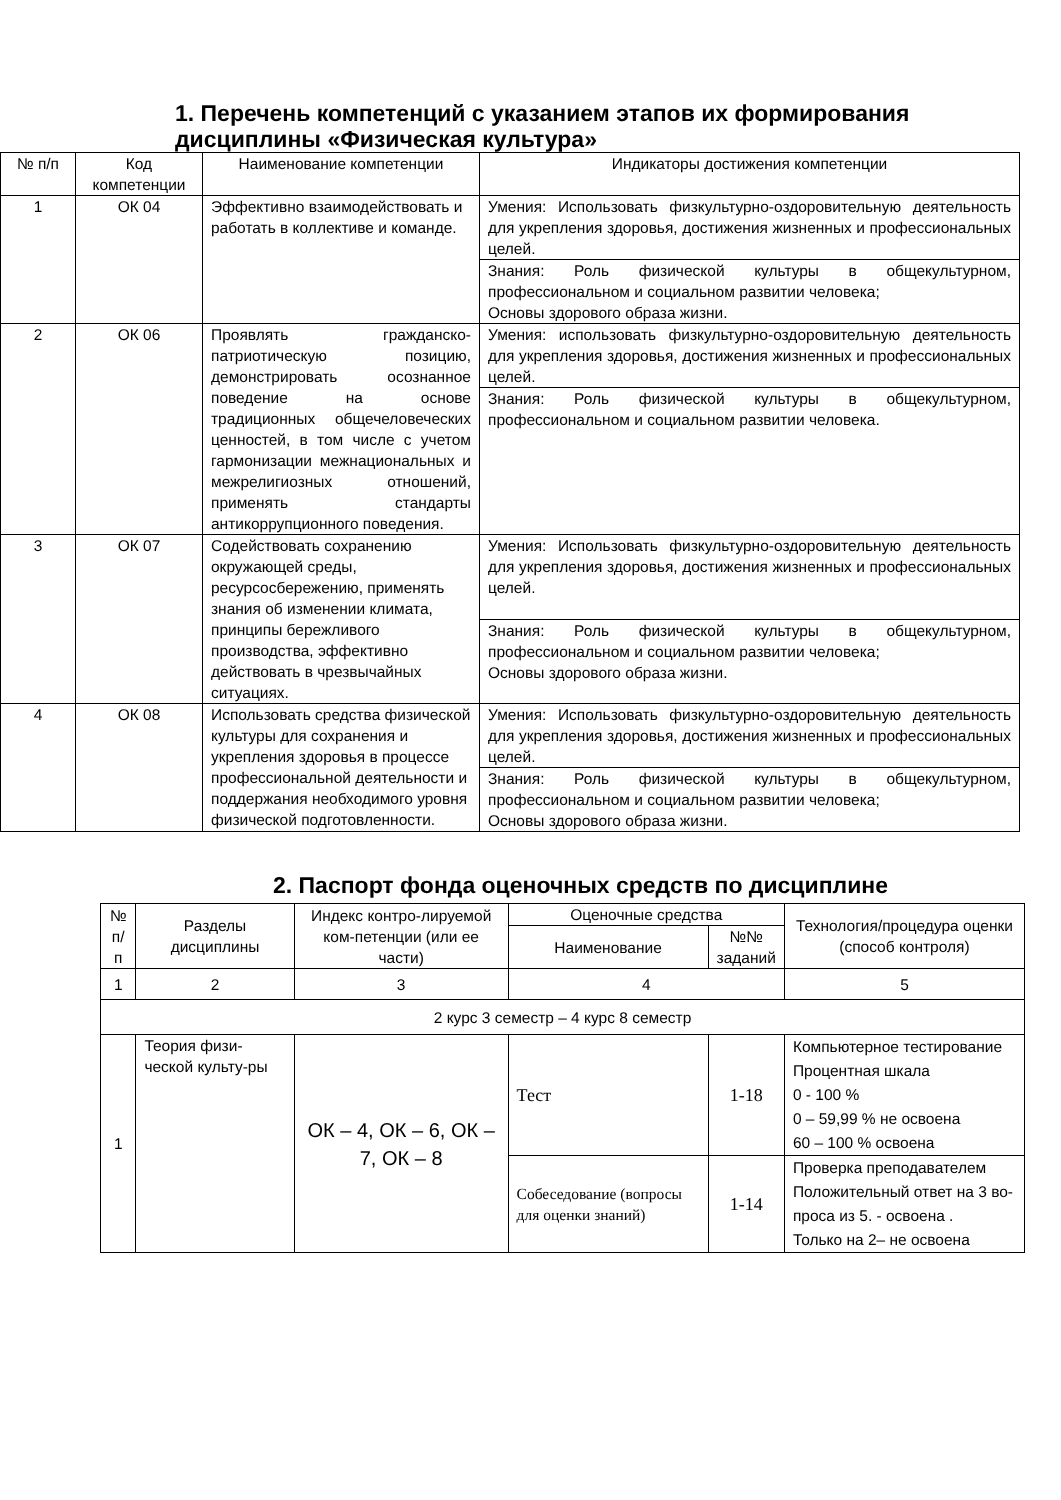1. Перечень компетенций с указанием этапов их формирования дисциплины «Физическая культура»
| № п/п | Код компетенции | Наименование компетенции | Индикаторы достижения компетенции |
| --- | --- | --- | --- |
| 1 | ОК 04 | Эффективно взаимодействовать и работать в коллективе и команде. | Умения: Использовать физкультурно-оздоровительную деятельность для укрепления здоровья, достижения жизненных и профессиональных целей. |
| | | | Знания: Роль физической культуры в общекультурном, профессиональном и социальном развитии человека; Основы здорового образа жизни. |
| 2 | ОК 06 | Проявлять гражданско-патриотическую позицию, демонстрировать осознанное поведение на основе традиционных общечеловеческих ценностей, в том числе с учетом гармонизации межнациональных и межрелигиозных отношений, применять стандарты антикоррупционного поведения. | Умения: использовать физкультурно-оздоровительную деятельность для укрепления здоровья, достижения жизненных и профессиональных целей. |
| | | | Знания: Роль физической культуры в общекультурном, профессиональном и социальном развитии человека. |
| 3 | ОК 07 | Содействовать сохранению окружающей среды, ресурсосбережению, применять знания об изменении климата, принципы бережливого производства, эффективно действовать в чрезвычайных ситуациях. | Умения: Использовать физкультурно-оздоровительную деятельность для укрепления здоровья, достижения жизненных и профессиональных целей. |
| | | | Знания: Роль физической культуры в общекультурном, профессиональном и социальном развитии человека; Основы здорового образа жизни. |
| 4 | ОК 08 | Использовать средства физической культуры для сохранения и укрепления здоровья в процессе профессиональной деятельности и поддержания необходимого уровня физической подготовленности. | Умения: Использовать физкультурно-оздоровительную деятельность для укрепления здоровья, достижения жизненных и профессиональных целей. |
| | | | Знания: Роль физической культуры в общекультурном, профессиональном и социальном развитии человека; Основы здорового образа жизни. |
2. Паспорт фонда оценочных средств по дисциплине
| № п/п | Разделы дисциплины | Индекс контро-лируемой ком-петенции (или ее части) | Оценочные средства | | Технология/процедура оценки (способ контроля) |
| --- | --- | --- | --- | --- | --- |
| | | | Наименование | №№ заданий | |
| 1 | 2 | 3 | 4 | | 5 |
| 2 курс 3 семестр – 4 курс 8 семестр | | | | | |
| 1 | Теория физи-ческой культу-ры | ОК – 4, ОК – 6, ОК – 7, ОК – 8 | Тест | 1-18 | Компьютерное тестирование Процентная шкала 0 - 100 % 0 – 59,99 % не освоена 60 – 100 % освоена |
| | | | Собеседование (вопросы для оценки знаний) | 1-14 | Проверка преподавателем Положительный ответ на 3 во-проса из 5. - освоена . Только на 2– не освоена |